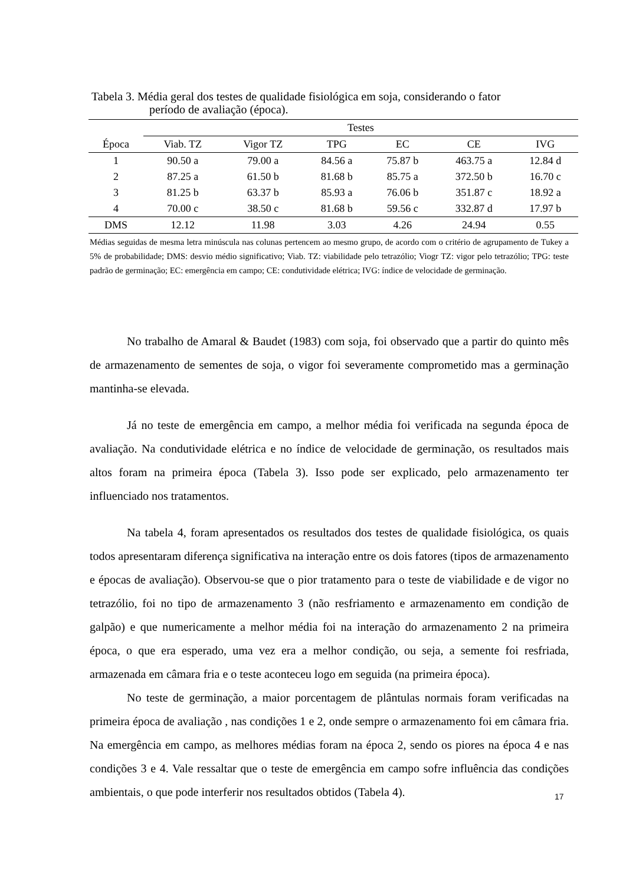Tabela 3. Média geral dos testes de qualidade fisiológica em soja, considerando o fator
período de avaliação (época).
| | Testes | | | | | |
| --- | --- | --- | --- | --- | --- | --- |
| Época | Viab. TZ | Vigor TZ | TPG | EC | CE | IVG |
| 1 | 90.50 a | 79.00 a | 84.56 a | 75.87 b | 463.75 a | 12.84 d |
| 2 | 87.25 a | 61.50 b | 81.68 b | 85.75 a | 372.50 b | 16.70 c |
| 3 | 81.25 b | 63.37 b | 85.93 a | 76.06 b | 351.87 c | 18.92 a |
| 4 | 70.00 c | 38.50 c | 81.68 b | 59.56 c | 332.87 d | 17.97 b |
| DMS | 12.12 | 11.98 | 3.03 | 4.26 | 24.94 | 0.55 |
Médias seguidas de mesma letra minúscula nas colunas pertencem ao mesmo grupo, de acordo com o critério de agrupamento de Tukey a 5% de probabilidade; DMS: desvio médio significativo; Viab. TZ: viabilidade pelo tetrazólio; Viogr TZ: vigor pelo tetrazólio; TPG: teste padrão de germinação; EC: emergência em campo; CE: condutividade elétrica; IVG: índice de velocidade de germinação.
No trabalho de Amaral & Baudet (1983) com soja, foi observado que a partir do quinto mês de armazenamento de sementes de soja, o vigor foi severamente comprometido mas a germinação mantinha-se elevada.
Já no teste de emergência em campo, a melhor média foi verificada na segunda época de avaliação. Na condutividade elétrica e no índice de velocidade de germinação, os resultados mais altos foram na primeira época (Tabela 3). Isso pode ser explicado, pelo armazenamento ter influenciado nos tratamentos.
Na tabela 4, foram apresentados os resultados dos testes de qualidade fisiológica, os quais todos apresentaram diferença significativa na interação entre os dois fatores (tipos de armazenamento e épocas de avaliação). Observou-se que o pior tratamento para o teste de viabilidade e de vigor no tetrazólio, foi no tipo de armazenamento 3 (não resfriamento e armazenamento em condição de galpão) e que numericamente a melhor média foi na interação do armazenamento 2 na primeira época, o que era esperado, uma vez era a melhor condição, ou seja, a semente foi resfriada, armazenada em câmara fria e o teste aconteceu logo em seguida (na primeira época).
No teste de germinação, a maior porcentagem de plântulas normais foram verificadas na primeira época de avaliação , nas condições 1 e 2, onde sempre o armazenamento foi em câmara fria. Na emergência em campo, as melhores médias foram na época 2, sendo os piores na época 4 e nas condições 3 e 4. Vale ressaltar que o teste de emergência em campo sofre influência das condições ambientais, o que pode interferir nos resultados obtidos (Tabela 4).
17